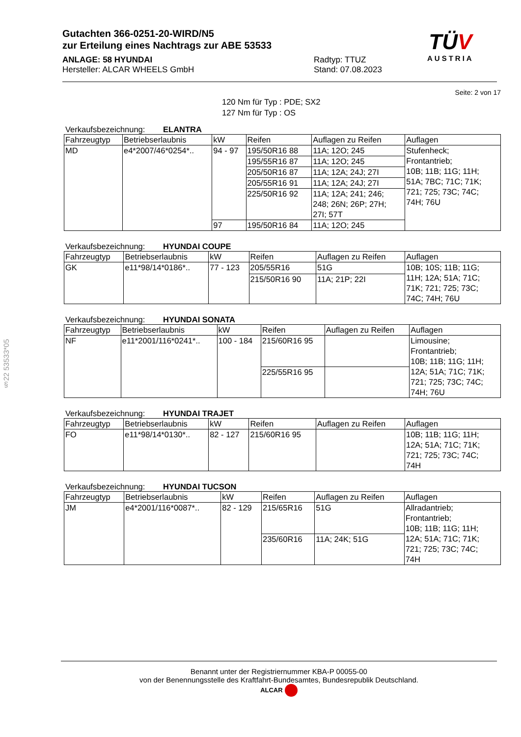§22 53533*05
Gutachten 366-0251-20-WIRD/N5
zur Erteilung eines Nachtrags zur ABE 53533
ANLAGE: 58 HYUNDAI
Hersteller: ALCAR WHEELS GmbH
Radtyp: TTUZ
Stand: 07.08.2023
TÜV
AUSTRIA
Seite: 2 von 17
120 Nm für Typ : PDE; SX2
127 Nm für Typ : OS
Verkaufsbezeichnung: ELANTRA
| Fahrzeugtyp | Betriebserlaubnis | kW | Reifen | Auflagen zu Reifen | Auflagen |
| --- | --- | --- | --- | --- | --- |
| MD | e4*2007/46*0254*.. | 94 - 97 | 195/50R16 88 | 11A; 12O; 245 | Stufenheck; Frontantrieb; 10B; 11B; 11G; 11H; 51A; 7BC; 71C; 71K; 721; 725; 73C; 74C; 74H; 76U |
| | | | 195/55R16 87 | 11A; 12O; 245 | |
| | | | 205/50R16 87 | 11A; 12A; 24J; 27I | |
| | | | 205/55R16 91 | 11A; 12A; 24J; 27I | |
| | | | 225/50R16 92 | 11A; 12A; 241; 246; 248; 26N; 26P; 27H; 27I; 57T | |
| | | 97 | 195/50R16 84 | 11A; 12O; 245 | |
Verkaufsbezeichnung: HYUNDAI COUPE
| Fahrzeugtyp | Betriebserlaubnis | kW | Reifen | Auflagen zu Reifen | Auflagen |
| --- | --- | --- | --- | --- | --- |
| GK | e11*98/14*0186*.. | 77 - 123 | 205/55R16 | 51G | 10B; 10S; 11B; 11G; 11H; 12A; 51A; 71C; 71K; 721; 725; 73C; 74C; 74H; 76U |
| | | | 215/50R16 90 | 11A; 21P; 22I | |
Verkaufsbezeichnung: HYUNDAI SONATA
| Fahrzeugtyp | Betriebserlaubnis | kW | Reifen | Auflagen zu Reifen | Auflagen |
| --- | --- | --- | --- | --- | --- |
| NF | e11*2001/116*0241*.. | 100 - 184 | 215/60R16 95 | | Limousine; Frontantrieb; 10B; 11B; 11G; 11H; 12A; 51A; 71C; 71K; 721; 725; 73C; 74C; 74H; 76U |
| | | | 225/55R16 95 | | |
Verkaufsbezeichnung: HYUNDAI TRAJET
| Fahrzeugtyp | Betriebserlaubnis | kW | Reifen | Auflagen zu Reifen | Auflagen |
| --- | --- | --- | --- | --- | --- |
| FO | e11*98/14*0130*.. | 82 - 127 | 215/60R16 95 | | 10B; 11B; 11G; 11H; 12A; 51A; 71C; 71K; 721; 725; 73C; 74C; 74H |
Verkaufsbezeichnung: HYUNDAI TUCSON
| Fahrzeugtyp | Betriebserlaubnis | kW | Reifen | Auflagen zu Reifen | Auflagen |
| --- | --- | --- | --- | --- | --- |
| JM | e4*2001/116*0087*.. | 82 - 129 | 215/65R16 | 51G | Allradantrieb; Frontantrieb; 10B; 11B; 11G; 11H; 12A; 51A; 71C; 71K; 721; 725; 73C; 74C; 74H |
| | | | 235/60R16 | 11A; 24K; 51G | |
Benannt unter der Registriernummer KBA-P 00055-00
von der Benennungsstelle des Kraftfahrt-Bundesamtes, Bundesrepublik Deutschland.
ALCAR